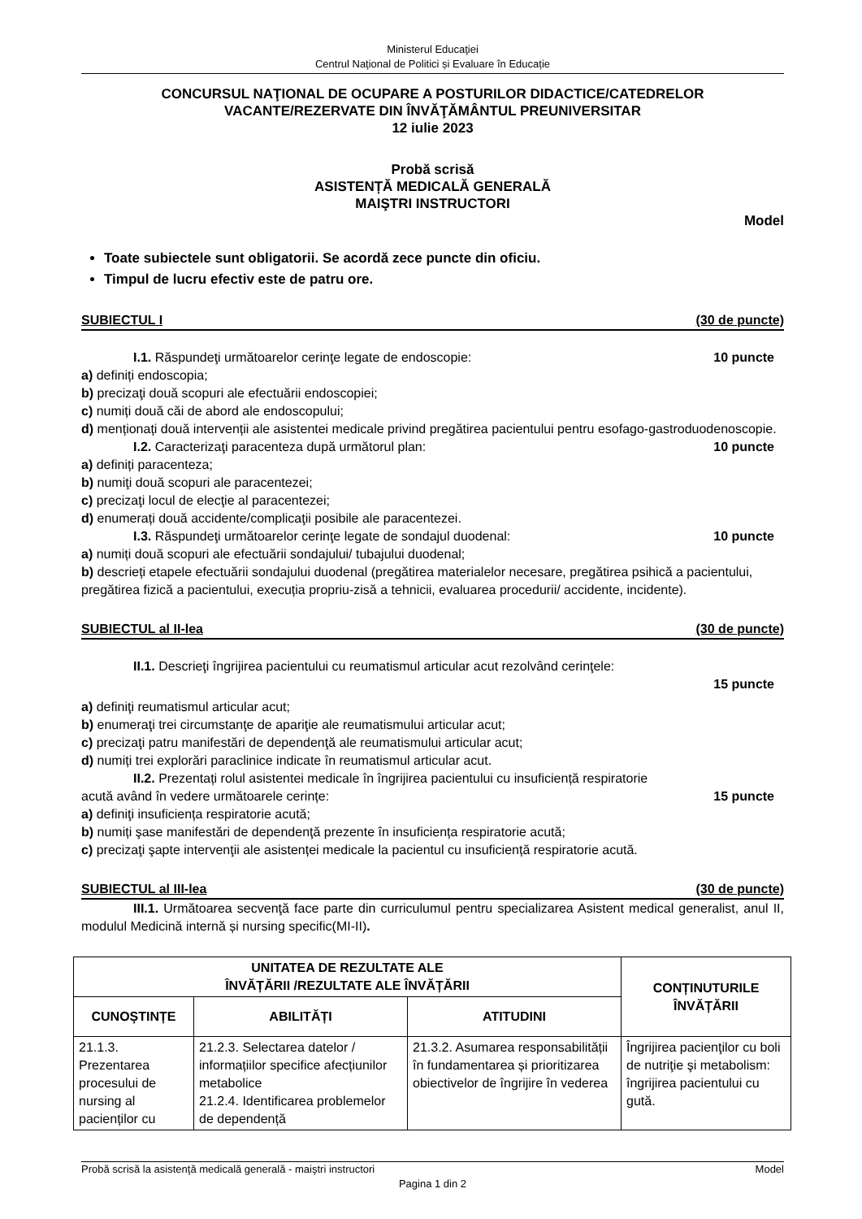Ministerul Educaţiei
Centrul Naţional de Politici și Evaluare în Educație
CONCURSUL NAŢIONAL DE OCUPARE A POSTURILOR DIDACTICE/CATEDRELOR
VACANTE/REZERVATE DIN ÎNVĂŢĂMÂNTUL PREUNIVERSITAR
12 iulie 2023
Probă scrisă
ASISTENȚĂ MEDICALĂ GENERALĂ
MAIŞTRI INSTRUCTORI
Model
Toate subiectele sunt obligatorii. Se acordă zece puncte din oficiu.
Timpul de lucru efectiv este de patru ore.
SUBIECTUL I (30 de puncte)
I.1. Răspundeţi următoarelor cerinţe legate de endoscopie: 10 puncte
a) definiți endoscopia;
b) precizaţi două scopuri ale efectuării endoscopiei;
c) numiți două căi de abord ale endoscopului;
d) menționați două intervenții ale asistentei medicale privind pregătirea pacientului pentru esofago-gastroduodenoscopie.
I.2. Caracterizaţi paracenteza după următorul plan: 10 puncte
a) definiți paracenteza;
b) numiţi două scopuri ale paracentezei;
c) precizaţi locul de elecţie al paracentezei;
d) enumerați două accidente/complicaţii posibile ale paracentezei.
I.3. Răspundeţi următoarelor cerinţe legate de sondajul duodenal: 10 puncte
a) numiți două scopuri ale efectuării sondajului/ tubajului duodenal;
b) descrieți etapele efectuării sondajului duodenal (pregătirea materialelor necesare, pregătirea psihică a pacientului, pregătirea fizică a pacientului, execuția propriu-zisă a tehnicii, evaluarea procedurii/ accidente, incidente).
SUBIECTUL al II-lea (30 de puncte)
II.1. Descrieţi îngrijirea pacientului cu reumatismul articular acut rezolvând cerinţele:
15 puncte
a) definiţi reumatismul articular acut;
b) enumeraţi trei circumstanţe de apariţie ale reumatismului articular acut;
c) precizaţi patru manifestări de dependenţă ale reumatismului articular acut;
d) numiți trei explorări paraclinice indicate în reumatismul articular acut.
II.2. Prezentați rolul asistentei medicale în îngrijirea pacientului cu insuficiență respiratorie
acută având în vedere următoarele cerințe: 15 puncte
a) definiţi insuficiența respiratorie acută;
b) numiți şase manifestări de dependenţă prezente în insuficiența respiratorie acută;
c) precizaţi şapte intervenţii ale asistenței medicale la pacientul cu insuficiență respiratorie acută.
SUBIECTUL al III-lea (30 de puncte)
III.1. Următoarea secvenţă face parte din curriculumul pentru specializarea Asistent medical generalist, anul II, modulul Medicină internă și nursing specific(MI-II).
| UNITATEA DE REZULTATE ALE ÎNVĂȚĂRII /REZULTATE ALE ÎNVĂȚĂRII | | | CONȚINUTURILE ÎNVĂȚĂRII |
| --- | --- | --- | --- |
| CUNOȘTINȚE | ABILITĂȚI | ATITUDINI | |
| 21.1.3. Prezentarea procesului de nursing al pacienților cu | 21.2.3. Selectarea datelor / informațiilor specifice afecțiunilor metabolice 21.2.4. Identificarea problemelor de dependență | 21.3.2. Asumarea responsabilității în fundamentarea și prioritizarea obiectivelor de îngrijire în vederea | Îngrijirea pacienţilor cu boli de nutriţie şi metabolism: îngrijirea pacientului cu gută. |
Probă scrisă la asistenţă medicală generală - maiştri instructori Model
Pagina 1 din 2